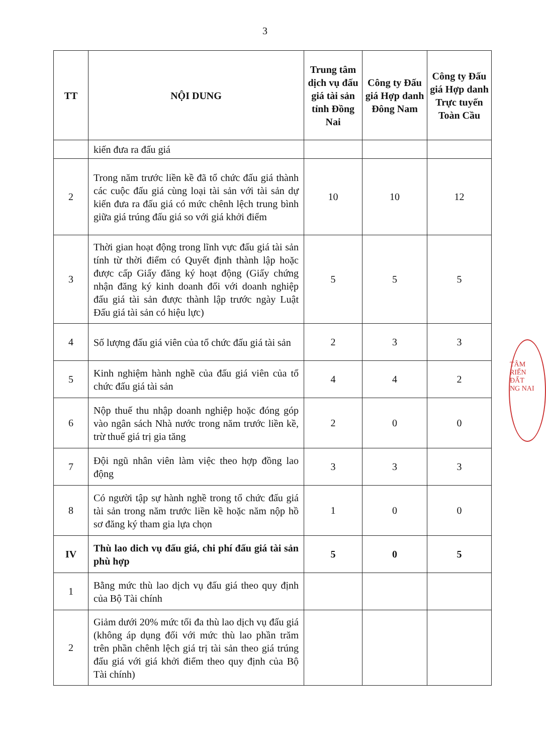3
| TT | NỘI DUNG | Trung tâm dịch vụ đấu giá tài sản tỉnh Đồng Nai | Công ty Đấu giá Hợp danh Đông Nam | Công ty Đấu giá Hợp danh Trực tuyến Toàn Cầu |
| --- | --- | --- | --- | --- |
| | kiến đưa ra đấu giá | | | |
| 2 | Trong năm trước liền kề đã tổ chức đấu giá thành các cuộc đấu giá cùng loại tài sản với tài sản dự kiến đưa ra đấu giá có mức chênh lệch trung bình giữa giá trúng đấu giá so với giá khởi điểm | 10 | 10 | 12 |
| 3 | Thời gian hoạt động trong lĩnh vực đấu giá tài sản tính từ thời điểm có Quyết định thành lập hoặc được cấp Giấy đăng ký hoạt động (Giấy chứng nhận đăng ký kinh doanh đối với doanh nghiệp đấu giá tài sản được thành lập trước ngày Luật Đấu giá tài sản có hiệu lực) | 5 | 5 | 5 |
| 4 | Số lượng đấu giá viên của tổ chức đấu giá tài sản | 2 | 3 | 3 |
| 5 | Kinh nghiệm hành nghề của đấu giá viên của tổ chức đấu giá tài sản | 4 | 4 | 2 |
| 6 | Nộp thuế thu nhập doanh nghiệp hoặc đóng góp vào ngân sách Nhà nước trong năm trước liền kề, trừ thuế giá trị gia tăng | 2 | 0 | 0 |
| 7 | Đội ngũ nhân viên làm việc theo hợp đồng lao động | 3 | 3 | 3 |
| 8 | Có người tập sự hành nghề trong tổ chức đấu giá tài sản trong năm trước liền kề hoặc năm nộp hồ sơ đăng ký tham gia lựa chọn | 1 | 0 | 0 |
| IV | Thù lao dich vụ đấu giá, chi phí đấu giá tài sản phù hợp | 5 | 0 | 5 |
| 1 | Bằng mức thù lao dịch vụ đấu giá theo quy định của Bộ Tài chính | | | |
| 2 | Giảm dưới 20% mức tối đa thù lao dịch vụ đấu giá (không áp dụng đối với mức thù lao phần trăm trên phần chênh lệch giá trị tài sản theo giá trúng đấu giá với giá khởi điểm theo quy định của Bộ Tài chính) | | | |
TÂM
RIỂN
ĐẤT
NG NAI